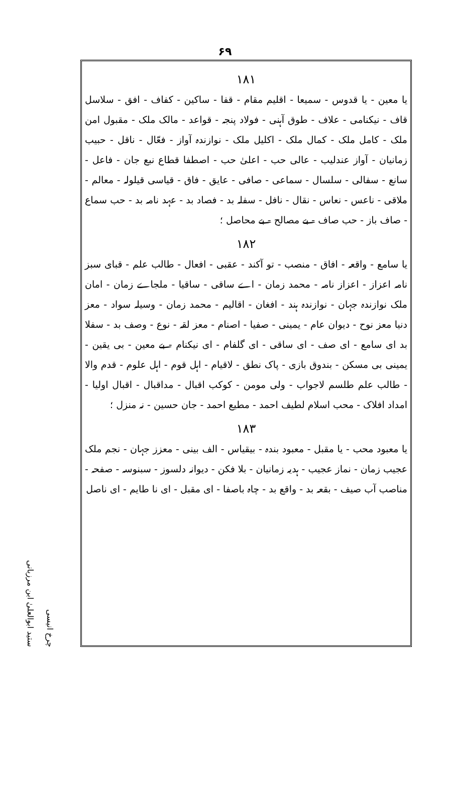۶۹
ستید ابوالعلیٰ ابن مرزبانی
چرخ انیسی
۱۸۱
یا معین - یا قدوس - سمیعا - اقلیم مقام - قفا - ساکین - کفاف - افق - سلاسل قاف - نیکنامی - علاف - طوق آہنی - فولاد پنجہ - قواعد - مالک ملک - مقبول امن ملک - کامل ملک - کمال ملک - اکلیل ملک - نوازندہ آواز - فعّال - ناقل - حبیب زمانیان - آواز عندلیب - عالی حب - اعلیٰ حب - اصطفا قطاع نبع جان - فاعل - سانع - سفالی - سلسال - سماعی - صافی - عایق - فاق - قیاسی قیلولہ - معالم - ملاقی - ناعس - نعاس - نقال - نافل - سفلہ بد - فصاد بد - عہد نامہ بد - حب سماع - صاف باز - حب صاف - بے مصالح - بے محاصل ؛
۱۸۲
یا سامع - واقعہ - افاق - منصب - تو آکند - عقبی - افعال - طالب علم - قبای سبز نامہ اعزاز - اعزاز نامہ - محمد زمان - اے ساقی - ساقیا - ملجاے زمان - امان ملک نوازندہ جہان - نوازندہ ہند - افغان - اقالیم - محمد زمان - وسیلہ سواد - معز دنیا معز نوح - دیوان عام - یمینی - صفیا - اصنام - معز لقہ - نوع - وصف بد - سفلا بد ای سامع - ای صف - ای ساقی - ای گلفام - ای نیکنام - بے معین - بی یقین - یمینی بی مسکن - بندوق بازی - پاک نطق - لاقیام - اہل قوم - اہل علوم - قدم والا - طالب علم طلسم لاجواب - ولی مومن - کوکب اقبال - مداقبال - اقبال اولیا - امداد افلاک - محب اسلام لطیف احمد - مطیع احمد - جان حسین - نہ منزل ؛
۱۸۳
یا معبود محب - یا مقبل - معبود بندہ - بیقیاس - الف بینی - معزز جہان - نجم ملک عجیب زمان - نماز عجیب - ہدیہ زمانیان - بلا فکن - دیوانہ دلسوز - سبنوسہ - صفحہ - مناصب آب صیف - بقعہ بد - واقع بد - چاہ باصفا - ای مقبل - ای نا طایم - ای ناصل